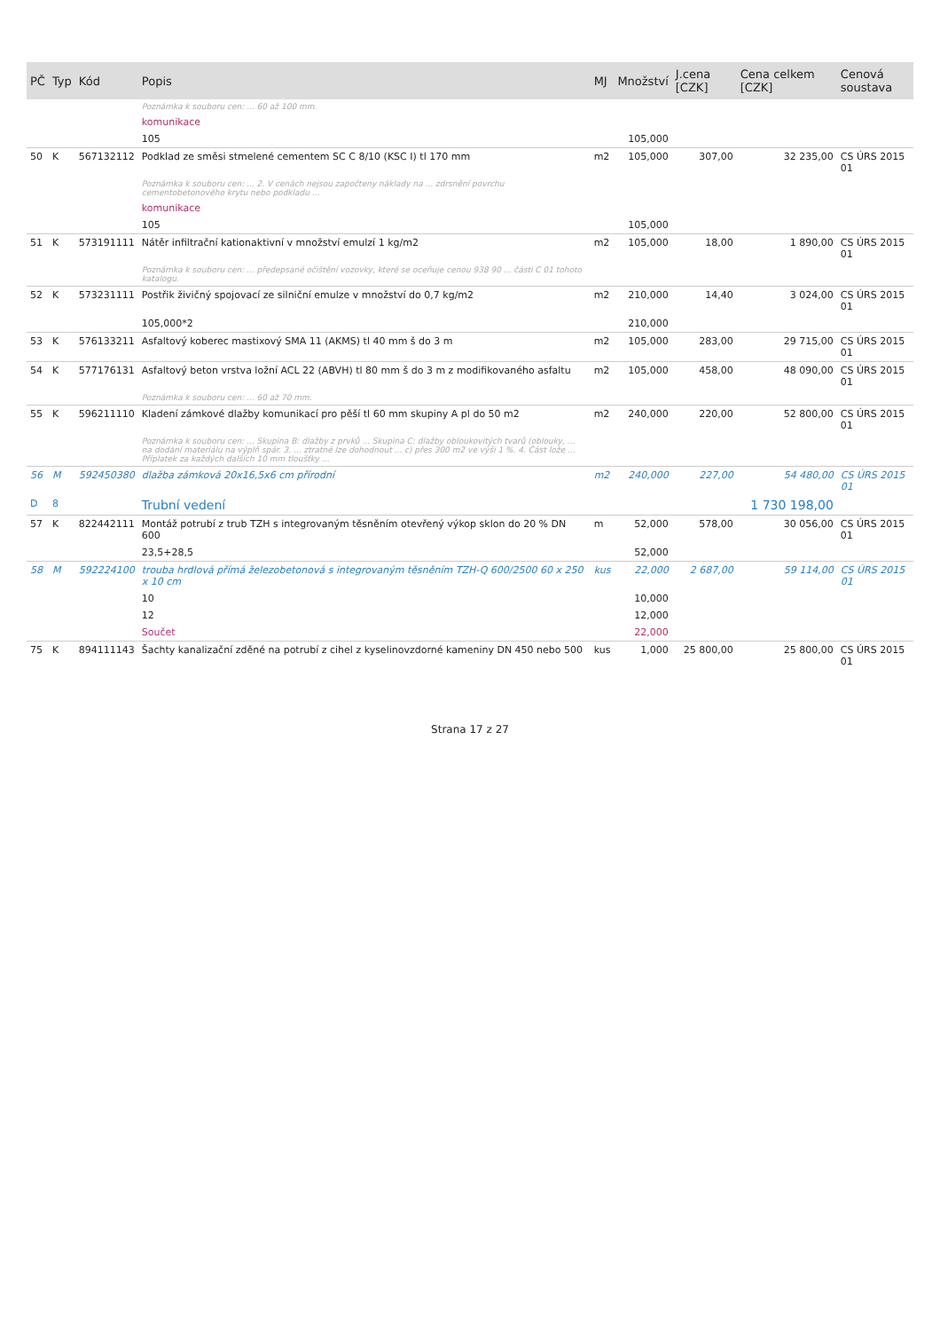| PČ | Typ | Kód | Popis | MJ | Množství | J.cena [CZK] | Cena celkem [CZK] | Cenová soustava |
| --- | --- | --- | --- | --- | --- | --- | --- | --- |
| | | | Poznámka k souboru cen: ... 60 až 100 mm. | | | | | |
| | | | komunikace | | | | | |
| | | | 105 | | 105,000 | | | |
| 50 | K | 567132112 | Podklad ze směsi stmelené cementem SC C 8/10 (KSC I) tl 170 mm | m2 | 105,000 | 307,00 | 32 235,00 | CS ÚRS 2015 01 |
| | | | Poznámka k souboru cen: ... 2. V cenách nejsou započteny náklady na ... zdrsnění povrchu cementobetonového krytu nebo podkladu ... | | | | | |
| | | | komunikace | | | | | |
| | | | 105 | | 105,000 | | | |
| 51 | K | 573191111 | Nátěr infiltrační kationaktivní v množství emulzí 1 kg/m2 | m2 | 105,000 | 18,00 | 1 890,00 | CS ÚRS 2015 01 |
| | | | Poznámka k souboru cen: ... předepsané očištění vozovky, které se oceňuje cenou 938 90 ... části C 01 tohoto katalogu. | | | | | |
| 52 | K | 573231111 | Postřik živičný spojovací ze silniční emulze v množství do 0,7 kg/m2 | m2 | 210,000 | 14,40 | 3 024,00 | CS ÚRS 2015 01 |
| | | | 105,000*2 | | 210,000 | | | |
| 53 | K | 576133211 | Asfaltový koberec mastixový SMA 11 (AKMS) tl 40 mm š do 3 m | m2 | 105,000 | 283,00 | 29 715,00 | CS ÚRS 2015 01 |
| 54 | K | 577176131 | Asfaltový beton vrstva ložní ACL 22 (ABVH) tl 80 mm š do 3 m z modifikovaného asfaltu | m2 | 105,000 | 458,00 | 48 090,00 | CS ÚRS 2015 01 |
| | | | Poznámka k souboru cen: ... 60 až 70 mm. | | | | | |
| 55 | K | 596211110 | Kladení zámkové dlažby komunikací pro pěší tl 60 mm skupiny A pl do 50 m2 | m2 | 240,000 | 220,00 | 52 800,00 | CS ÚRS 2015 01 |
| | | | Poznámka k souboru cen: ... Skupina B: dlažby z prvků ... Skupina C: dlažby obloukovitých tvarů (oblouky, ... na dodání materiálu na výplň spár. 3. ... ztratné lze dohodnout ... c) přes 300 m2 ve výši 1 %. 4. Část lože ... Příplatek za každých dalších 10 mm tloušťky ... | | | | | |
| 56 | M | 592450380 | dlažba zámková 20x16,5x6 cm přírodní | m2 | 240,000 | 227,00 | 54 480,00 | CS ÚRS 2015 01 |
| D | 8 | | Trubní vedení | | | | 1 730 198,00 | |
| 57 | K | 822442111 | Montáž potrubí z trub TZH s integrovaným těsněním otevřený výkop sklon do 20 % DN 600 | m | 52,000 | 578,00 | 30 056,00 | CS ÚRS 2015 01 |
| | | | 23,5+28,5 | | 52,000 | | | |
| 58 | M | 592224100 | trouba hrdlová přímá železobetonová s integrovaným těsněním TZH-Q 600/2500 60 x 250 x 10 cm | kus | 22,000 | 2 687,00 | 59 114,00 | CS ÚRS 2015 01 |
| | | | 10 | | 10,000 | | | |
| | | | 12 | | 12,000 | | | |
| | | | Součet | | 22,000 | | | |
| 75 | K | 894111143 | Šachty kanalizační zděné na potrubí z cihel z kyselinovzdorné kameniny DN 450 nebo 500 | kus | 1,000 | 25 800,00 | 25 800,00 | CS ÚRS 2015 01 |
Strana 17 z 27